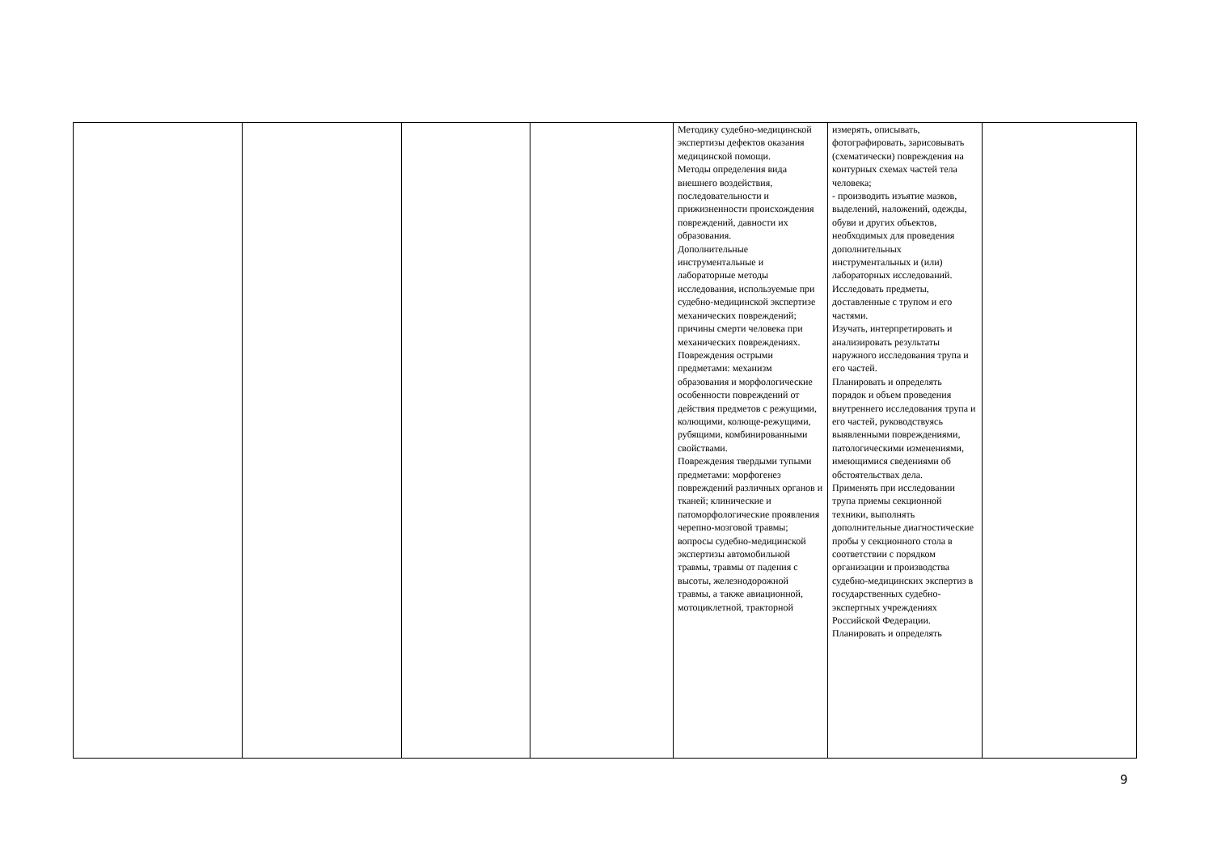| | | | | Методику судебно-медицинской экспертизы дефектов оказания медицинской помощи. Методы определения вида внешнего воздействия, последовательности и прижизненности происхождения повреждений, давности их образования. Дополнительные инструментальные и лабораторные методы исследования, используемые при судебно-медицинской экспертизе механических повреждений; причины смерти человека при механических повреждениях. Повреждения острыми предметами: механизм образования и морфологические особенности повреждений от действия предметов с режущими, колющими, колюще-режущими, рубящими, комбинированными свойствами. Повреждения твердыми тупыми предметами: морфогенез повреждений различных органов и тканей; клинические и патоморфологические проявления черепно-мозговой травмы; вопросы судебно-медицинской экспертизы автомобильной травмы, травмы от падения с высоты, железнодорожной травмы, а также авиационной, мотоциклетной, тракторной | измерять, описывать, фотографировать, зарисовывать (схематически) повреждения на контурных схемах частей тела человека; - производить изъятие мазков, выделений, наложений, одежды, обуви и других объектов, необходимых для проведения дополнительных инструментальных и (или) лабораторных исследований. Исследовать предметы, доставленные с трупом и его частями. Изучать, интерпретировать и анализировать результаты наружного исследования трупа и его частей. Планировать и определять порядок и объем проведения внутреннего исследования трупа и его частей, руководствуясь выявленными повреждениями, патологическими изменениями, имеющимися сведениями об обстоятельствах дела. Применять при исследовании трупа приемы секционной техники, выполнять дополнительные диагностические пробы у секционного стола в соответствии с порядком организации и производства судебно-медицинских экспертиз в государственных судебно-экспертных учреждениях Российской Федерации. Планировать и определять | |
9